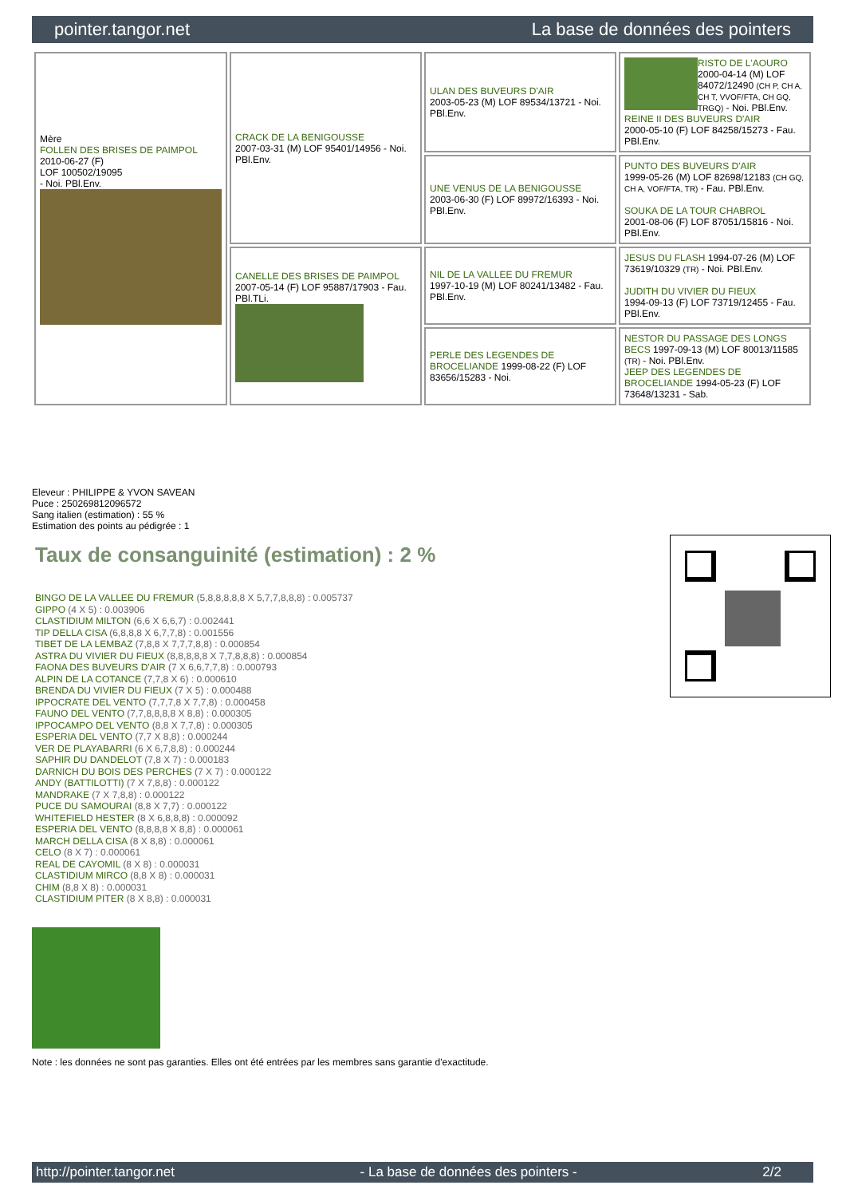pointer.tangor.net La base de données des pointers
| Mère FOLLEN DES BRISES DE PAIMPOL 2010-06-27 (F) LOF 100502/19095 - Noi. PBl.Env. | CRACK DE LA BENIGOUSSE 2007-03-31 (M) LOF 95401/14956 - Noi. PBl.Env. | ULAN DES BUVEURS D'AIR 2003-05-23 (M) LOF 89534/13721 - Noi. PBl.Env. | RISTO DE L'AOURO 2000-04-14 (M) LOF 84072/12490 (CH P, CH A, CH T, VVOF/FTA, CH GQ, TRGQ) - Noi. PBl.Env. REINE II DES BUVEURS D'AIR 2000-05-10 (F) LOF 84258/15273 - Fau. PBl.Env. |
| | | UNE VENUS DE LA BENIGOUSSE 2003-06-30 (F) LOF 89972/16393 - Noi. PBl.Env. | PUNTO DES BUVEURS D'AIR 1999-05-26 (M) LOF 82698/12183 (CH GQ, CH A, VOF/FTA, TR) - Fau. PBl.Env. SOUKA DE LA TOUR CHABROL 2001-08-06 (F) LOF 87051/15816 - Noi. PBl.Env. |
| | CANELLE DES BRISES DE PAIMPOL 2007-05-14 (F) LOF 95887/17903 - Fau. PBl.TLi. | NIL DE LA VALLEE DU FREMUR 1997-10-19 (M) LOF 80241/13482 - Fau. PBl.Env. | JESUS DU FLASH 1994-07-26 (M) LOF 73619/10329 (TR) - Noi. PBl.Env. JUDITH DU VIVIER DU FIEUX 1994-09-13 (F) LOF 73719/12455 - Fau. PBl.Env. |
| | | PERLE DES LEGENDES DE BROCELIANDE 1999-08-22 (F) LOF 83656/15283 - Noi. | NESTOR DU PASSAGE DES LONGS BECS 1997-09-13 (M) LOF 80013/11585 (TR) - Noi. PBl.Env. JEEP DES LEGENDES DE BROCELIANDE 1994-05-23 (F) LOF 73648/13231 - Sab. |
Eleveur : PHILIPPE & YVON SAVEAN
Puce : 250269812096572
Sang italien (estimation) : 55 %
Estimation des points au pédigrée : 1
Taux de consanguinité (estimation) : 2 %
BINGO DE LA VALLEE DU FREMUR (5,8,8,8,8,8 X 5,7,7,8,8,8) : 0.005737
GIPPO (4 X 5) : 0.003906
CLASTIDIUM MILTON (6,6 X 6,6,7) : 0.002441
TIP DELLA CISA (6,8,8,8 X 6,7,7,8) : 0.001556
TIBET DE LA LEMBAZ (7,8,8 X 7,7,7,8,8) : 0.000854
ASTRA DU VIVIER DU FIEUX (8,8,8,8,8 X 7,7,8,8,8) : 0.000854
FAONA DES BUVEURS D'AIR (7 X 6,6,7,7,8) : 0.000793
ALPIN DE LA COTANCE (7,7,8 X 6) : 0.000610
BRENDA DU VIVIER DU FIEUX (7 X 5) : 0.000488
IPPOCRATE DEL VENTO (7,7,7,8 X 7,7,8) : 0.000458
FAUNO DEL VENTO (7,7,8,8,8,8 X 8,8) : 0.000305
IPPOCAMPO DEL VENTO (8,8 X 7,7,8) : 0.000305
ESPERIA DEL VENTO (7,7 X 8,8) : 0.000244
VER DE PLAYABARRI (6 X 6,7,8,8) : 0.000244
SAPHIR DU DANDELOT (7,8 X 7) : 0.000183
DARNICH DU BOIS DES PERCHES (7 X 7) : 0.000122
ANDY (BATTILOTTI) (7 X 7,8,8) : 0.000122
MANDRAKE (7 X 7,8,8) : 0.000122
PUCE DU SAMOURAI (8,8 X 7,7) : 0.000122
WHITEFIELD HESTER (8 X 6,8,8,8) : 0.000092
ESPERIA DEL VENTO (8,8,8,8 X 8,8) : 0.000061
MARCH DELLA CISA (8 X 8,8) : 0.000061
CELO (8 X 7) : 0.000061
REAL DE CAYOMIL (8 X 8) : 0.000031
CLASTIDIUM MIRCO (8,8 X 8) : 0.000031
CHIM (8,8 X 8) : 0.000031
CLASTIDIUM PITER (8 X 8,8) : 0.000031
Note : les données ne sont pas garanties. Elles ont été entrées par les membres sans garantie d'exactitude.
http://pointer.tangor.net - La base de données des pointers - 2/2